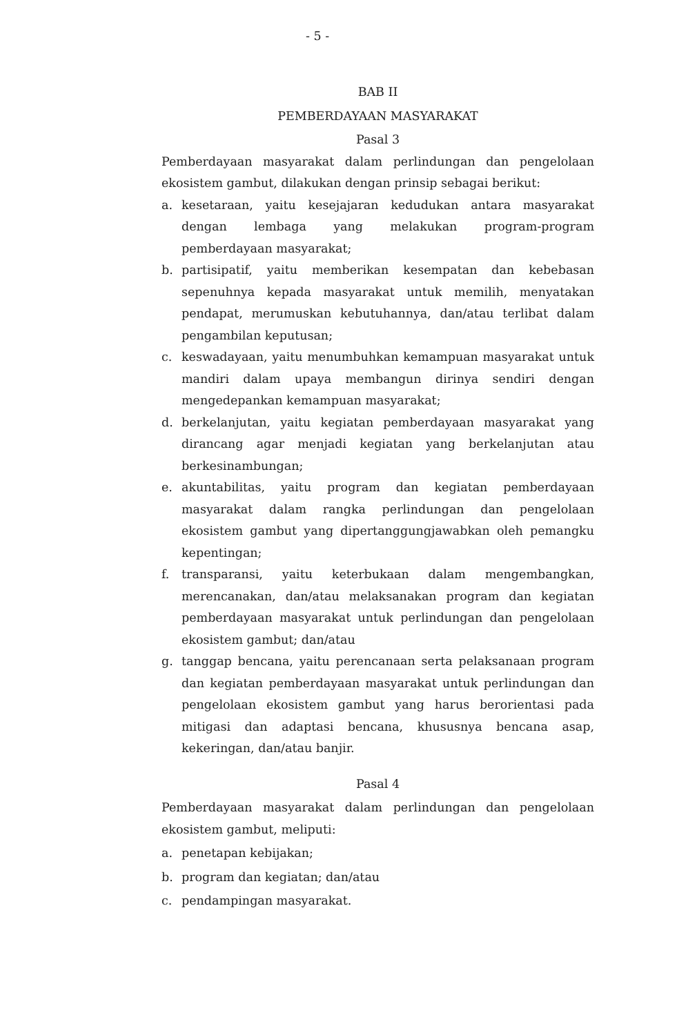- 5 -
BAB II
PEMBERDAYAAN MASYARAKAT
Pasal 3
Pemberdayaan masyarakat dalam perlindungan dan pengelolaan ekosistem gambut, dilakukan dengan prinsip sebagai berikut:
a. kesetaraan, yaitu kesejajaran kedudukan antara masyarakat dengan lembaga yang melakukan program-program pemberdayaan masyarakat;
b. partisipatif, yaitu memberikan kesempatan dan kebebasan sepenuhnya kepada masyarakat untuk memilih, menyatakan pendapat, merumuskan kebutuhannya, dan/atau terlibat dalam pengambilan keputusan;
c. keswadayaan, yaitu menumbuhkan kemampuan masyarakat untuk mandiri dalam upaya membangun dirinya sendiri dengan mengedepankan kemampuan masyarakat;
d. berkelanjutan, yaitu kegiatan pemberdayaan masyarakat yang dirancang agar menjadi kegiatan yang berkelanjutan atau berkesinambungan;
e. akuntabilitas, yaitu program dan kegiatan pemberdayaan masyarakat dalam rangka perlindungan dan pengelolaan ekosistem gambut yang dipertanggungjawabkan oleh pemangku kepentingan;
f. transparansi, yaitu keterbukaan dalam mengembangkan, merencanakan, dan/atau melaksanakan program dan kegiatan pemberdayaan masyarakat untuk perlindungan dan pengelolaan ekosistem gambut; dan/atau
g. tanggap bencana, yaitu perencanaan serta pelaksanaan program dan kegiatan pemberdayaan masyarakat untuk perlindungan dan pengelolaan ekosistem gambut yang harus berorientasi pada mitigasi dan adaptasi bencana, khususnya bencana asap, kekeringan, dan/atau banjir.
Pasal 4
Pemberdayaan masyarakat dalam perlindungan dan pengelolaan ekosistem gambut, meliputi:
a. penetapan kebijakan;
b. program dan kegiatan; dan/atau
c. pendampingan masyarakat.